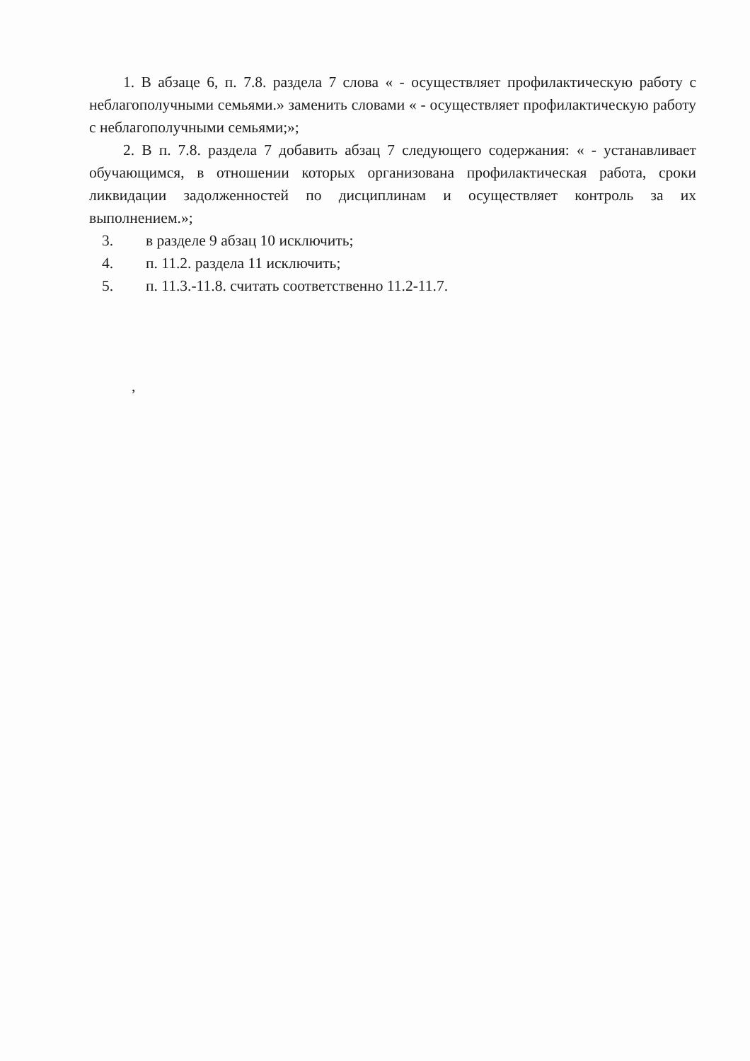1. В абзаце 6, п. 7.8. раздела 7 слова « - осуществляет профилактическую работу с неблагополучными семьями.» заменить словами « - осуществляет профилактическую работу с неблагополучными семьями;»;
2. В п. 7.8. раздела 7 добавить абзац 7 следующего содержания: « - устанавливает обучающимся, в отношении которых организована профилактическая работа, сроки ликвидации задолженностей по дисциплинам и осуществляет контроль за их выполнением.»;
3. в разделе 9 абзац 10 исключить;
4. п. 11.2. раздела 11 исключить;
5. п. 11.3.-11.8. считать соответственно 11.2-11.7.
,